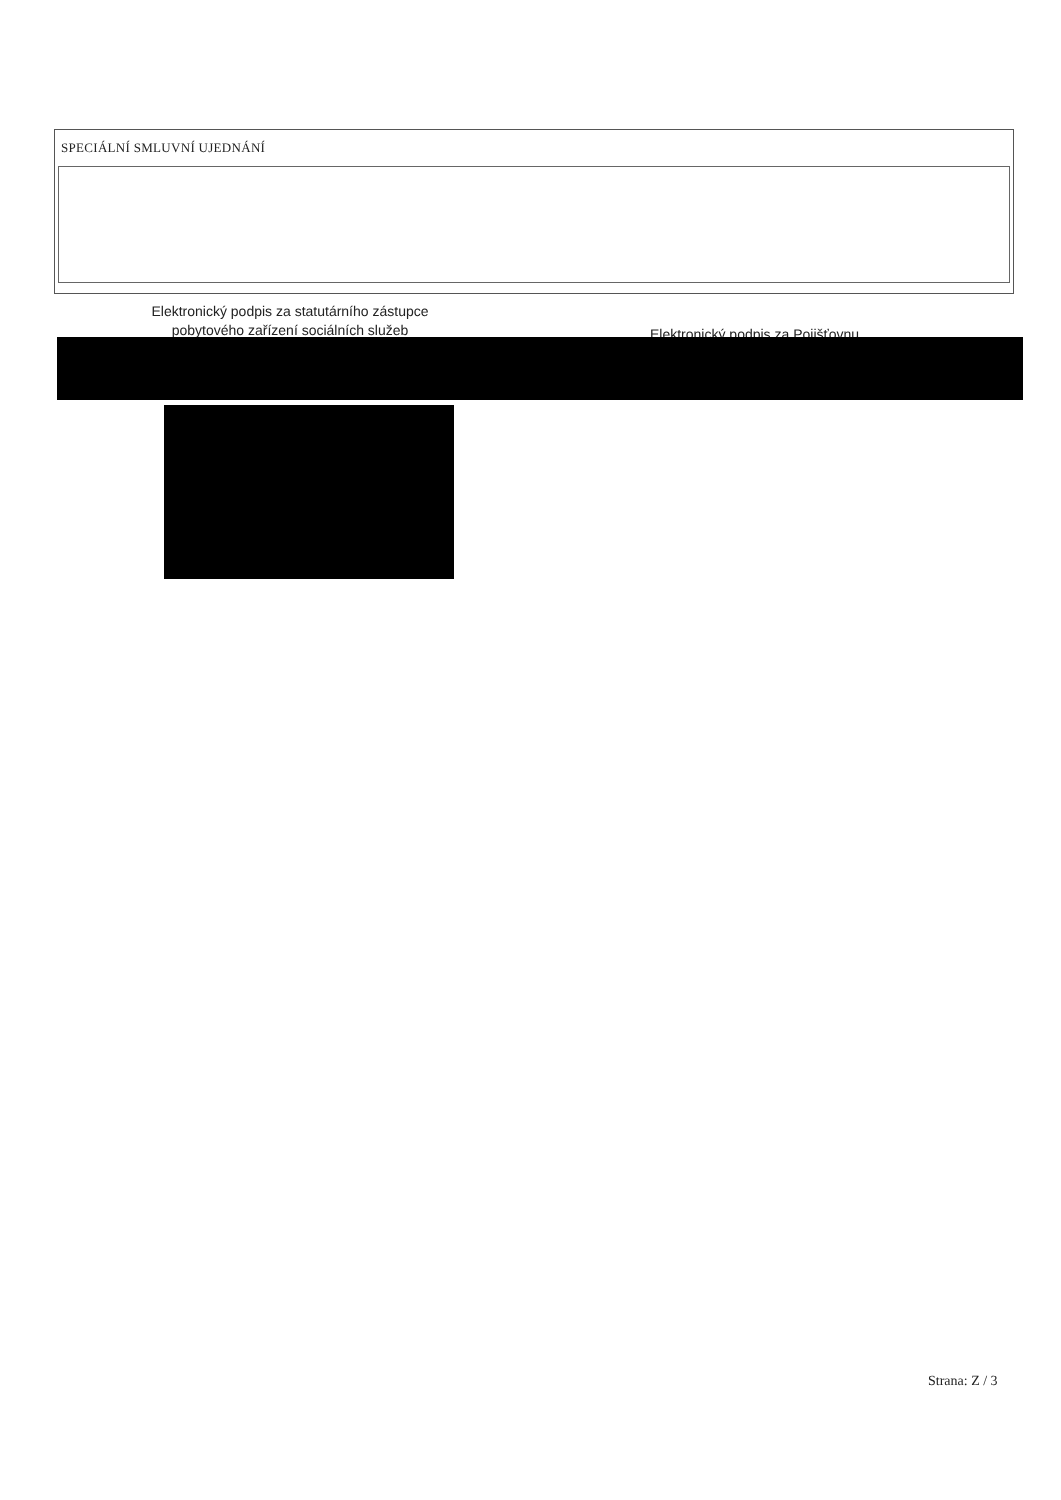SPECIÁLNÍ SMLUVNÍ UJEDNÁNÍ
Elektronický podpis za statutárního zástupce
pobytového zařízení sociálních služeb
Elektronický podpis za Pojišťovnu
Strana: Z / 3